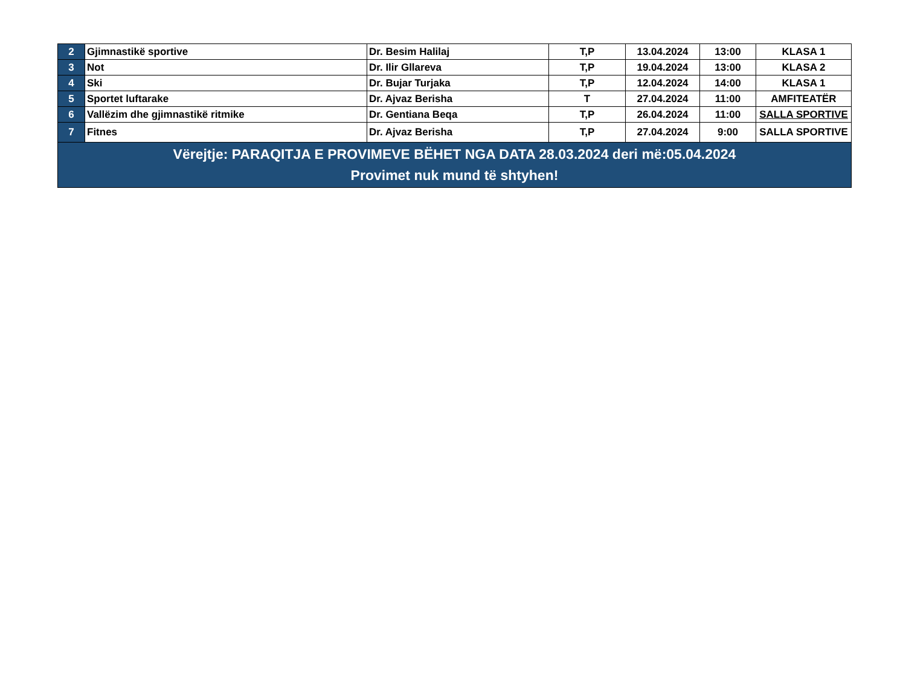| 2 | Gjimnastikë sportive | Dr. Besim Halilaj | T,P | 13.04.2024 | 13:00 | KLASA 1 |
| 3 | Not | Dr. Ilir Gllareva | T,P | 19.04.2024 | 13:00 | KLASA 2 |
| 4 | Ski | Dr. Bujar Turjaka | T,P | 12.04.2024 | 14:00 | KLASA 1 |
| 5 | Sportet luftarake | Dr. Ajvaz Berisha | T | 27.04.2024 | 11:00 | AMFITEATËR |
| 6 | Vallëzim dhe gjimnastikë ritmike | Dr. Gentiana Beqa | T,P | 26.04.2024 | 11:00 | SALLA SPORTIVE |
| 7 | Fitnes | Dr. Ajvaz Berisha | T,P | 27.04.2024 | 9:00 | SALLA SPORTIVE |
| Vërejtje: PARAQITJA E PROVIMEVE BËHET NGA DATA 28.03.2024 deri më:05.04.2024 Provimet nuk mund të shtyhen! | | | | | | |